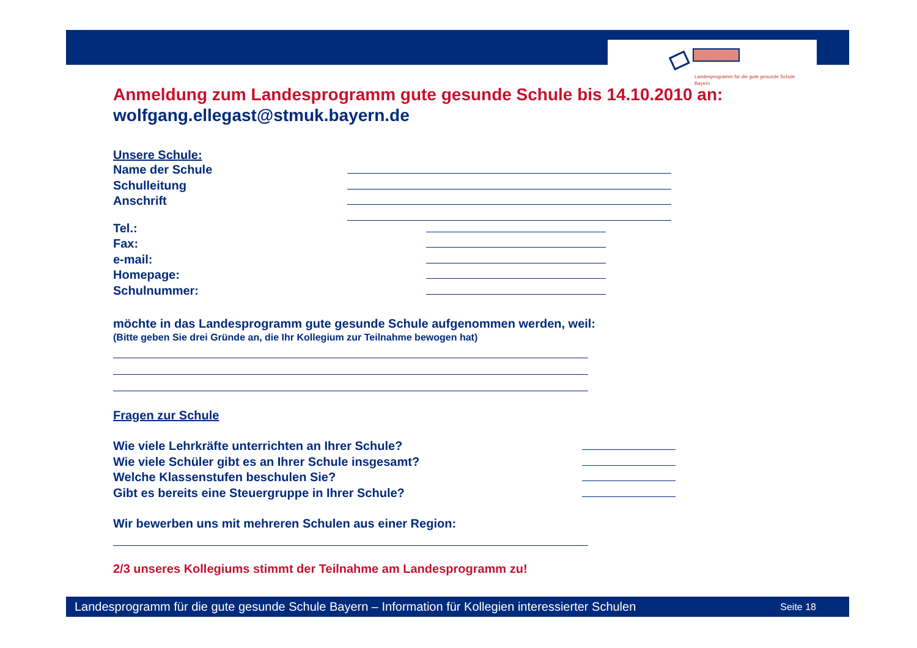Landesprogramm für die gute gesunde Schule
Bayern
Anmeldung zum Landesprogramm gute gesunde Schule bis 14.10.2010 an:
wolfgang.ellegast@stmuk.bayern.de
Unsere Schule:
Name der Schule
Schulleitung
Anschrift
Tel.:
Fax:
e-mail:
Homepage:
Schulnummer:
möchte in das Landesprogramm gute gesunde Schule aufgenommen werden, weil:
(Bitte geben Sie drei Gründe an, die Ihr Kollegium zur Teilnahme bewogen hat)
Fragen zur Schule
Wie viele Lehrkräfte unterrichten an Ihrer Schule?
Wie viele Schüler gibt es an Ihrer Schule insgesamt?
Welche Klassenstufen beschulen Sie?
Gibt es bereits eine Steuergruppe in Ihrer Schule?
Wir bewerben uns mit mehreren Schulen aus einer Region:
2/3 unseres Kollegiums stimmt der Teilnahme am Landesprogramm zu!
Landesprogramm für die gute gesunde Schule Bayern – Information für Kollegien interessierter Schulen Seite 18